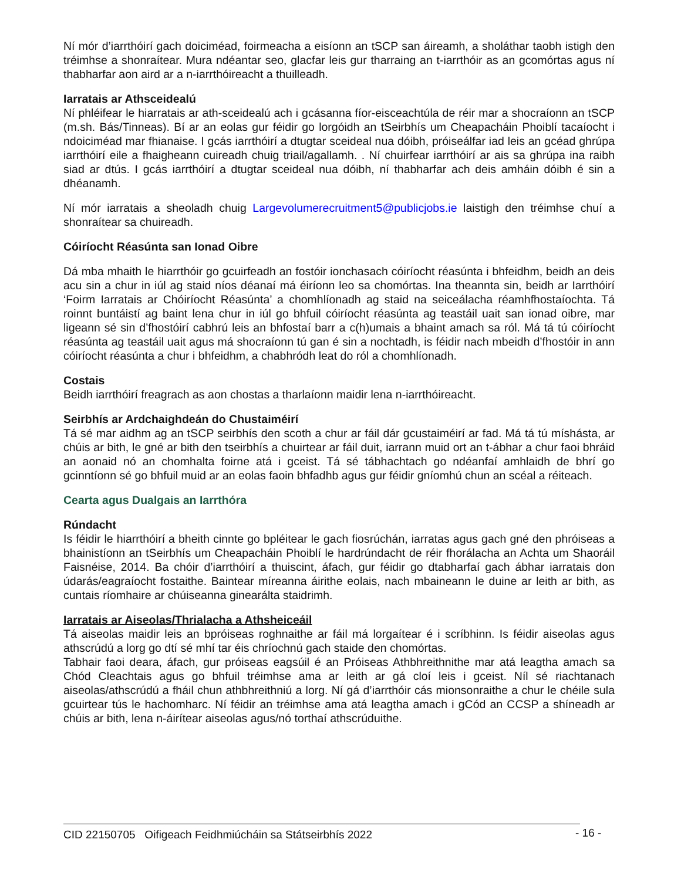Ní mór d’iarrthóirí gach doiciméad, foirmeacha a eisíonn an tSCP san áireamh, a sholáthar taobh istigh den tréimhse a shonraítear. Mura ndéantar seo, glacfar leis gur tharraing an t-iarrthóir as an gcomórtas agus ní thabharfar aon aird ar a n-iarrthóireacht a thuilleadh.
Iarratais ar Athsceidealú
Ní phléifear le hiarratais ar ath-sceidealú ach i gcásanna fíor-eisceachtúla de réir mar a shocraíonn an tSCP (m.sh. Bás/Tinneas). Bí ar an eolas gur féidir go lorgóidh an tSeirbhís um Cheapacháin Phoiblí tacaíocht i ndoiciméad mar fhianaise. I gcás iarrthóirí a dtugtar sceideal nua dóibh, próiseálfar iad leis an gcéad ghrúpa iarrthóirí eile a fhaigheann cuireadh chuig triail/agallamh. . Ní chuirfear iarrthóirí ar ais sa ghrúpa ina raibh siad ar dtús. I gcás iarrthóirí a dtugtar sceideal nua dóibh, ní thabharfar ach deis amháin dóibh é sin a dhéanamh.
Ní mór iarratais a sheoladh chuig Largevolumerecruitment5@publicjobs.ie laistigh den tréimhse chuí a shonraítear sa chuireadh.
Cóiríocht Réasúnta san Ionad Oibre
Dá mba mhaith le hiarrthóir go gcuirfeadh an fostóir ionchasach cóiríocht réasúnta i bhfeidhm, beidh an deis acu sin a chur in iúl ag staid níos déanaí má éiríonn leo sa chomórtas. Ina theannta sin, beidh ar Iarrthóirí ‘Foirm Iarratais ar Chóiríocht Réasúnta’ a chomhlíonadh ag staid na seiceálacha réamhfhostaíochta. Tá roinnt buntáistí ag baint lena chur in iúl go bhfuil cóiríocht réasúnta ag teastáil uait san ionad oibre, mar ligeann sé sin d’fhostóirí cabhrú leis an bhfostaí barr a c(h)umais a bhaint amach sa ról. Má tá tú cóiríocht réasúnta ag teastáil uait agus má shocraíonn tú gan é sin a nochtadh, is féidir nach mbeidh d’fhostóir in ann cóiríocht réasúnta a chur i bhfeidhm, a chabhródh leat do ról a chomhlíonadh.
Costais
Beidh iarrthóirí freagrach as aon chostas a tharlaíonn maidir lena n-iarrthóireacht.
Seirbhís ar Ardchaighdeán do Chustaiméirí
Tá sé mar aidhm ag an tSCP seirbhís den scoth a chur ar fáil dár gcustaiméirí ar fad. Má tá tú míshásta, ar chúis ar bith, le gné ar bith den tseirbhís a chuirtear ar fáil duit, iarrann muid ort an t-ábhar a chur faoi bhráid an aonaid nó an chomhalta foirne atá i gceist. Tá sé tábhachtach go ndéanfaí amhlaidh de bhrí go gcinntíonn sé go bhfuil muid ar an eolas faoin bhfadhb agus gur féidir gníomhú chun an scéal a réiteach.
Cearta agus Dualgais an Iarrthóra
Rúndacht
Is féidir le hiarrthóirí a bheith cinnte go bpléitear le gach fiosrúchán, iarratas agus gach gné den phróiseas a bhainistíonn an tSeirbhís um Cheapacháin Phoiblí le hardrúndacht de réir fhorálacha an Achta um Shaoráil Faisnéise, 2014. Ba chóir d’iarrthóirí a thuiscint, áfach, gur féidir go dtabharfaí gach ábhar iarratais don údarás/eagraíocht fostaithe. Baintear míreanna áirithe eolais, nach mbaineann le duine ar leith ar bith, as cuntais ríomhaire ar chúiseanna ginearálta staidrimh.
Iarratais ar Aiseolas/Thrialacha a Athsheiceáil
Tá aiseolas maidir leis an bpróiseas roghnaithe ar fáil má lorgaítear é i scríbhinn. Is féidir aiseolas agus athscrúdú a lorg go dtí sé mhí tar éis chríochnú gach staide den chomórtas.
Tabhair faoi deara, áfach, gur próiseas eagsúil é an Próiseas Athbhreithnithe mar atá leagtha amach sa Chód Cleachtais agus go bhfuil tréimhse ama ar leith ar gá cloí leis i gceist. Níl sé riachtanach aiseolas/athscrúdú a fháil chun athbhreithniú a lorg. Ní gá d’iarrthóir cás mionsonraithe a chur le chéile sula gcuirtear tús le hachomharc. Ní féidir an tréimhse ama atá leagtha amach i gCód an CCSP a shíneadh ar chúis ar bith, lena n-áirítear aiseolas agus/nó torthaí athscrúduithe.
CID 22150705 Oifigeach Feidhmiúcháin sa Státseirbhís 2022 - 16 -